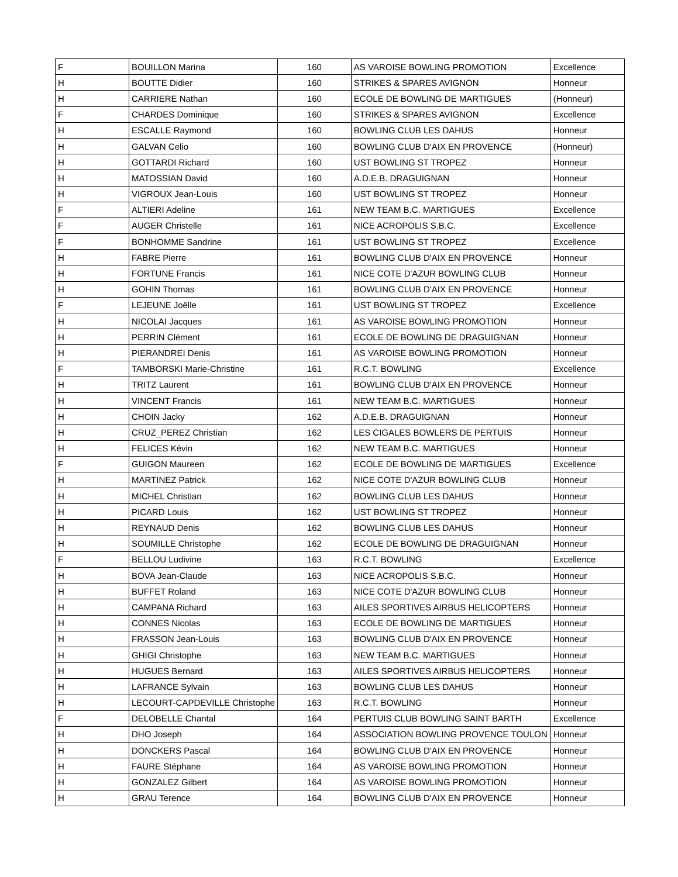| F | BOUILLON Marina | 160 | AS VAROISE BOWLING PROMOTION | Excellence |
| H | BOUTTE Didier | 160 | STRIKES & SPARES AVIGNON | Honneur |
| H | CARRIERE Nathan | 160 | ECOLE DE BOWLING DE MARTIGUES | (Honneur) |
| F | CHARDES Dominique | 160 | STRIKES & SPARES AVIGNON | Excellence |
| H | ESCALLE Raymond | 160 | BOWLING CLUB LES DAHUS | Honneur |
| H | GALVAN Celio | 160 | BOWLING CLUB D'AIX EN PROVENCE | (Honneur) |
| H | GOTTARDI Richard | 160 | UST BOWLING ST TROPEZ | Honneur |
| H | MATOSSIAN David | 160 | A.D.E.B. DRAGUIGNAN | Honneur |
| H | VIGROUX Jean-Louis | 160 | UST BOWLING ST TROPEZ | Honneur |
| F | ALTIERI Adeline | 161 | NEW TEAM B.C. MARTIGUES | Excellence |
| F | AUGER Christelle | 161 | NICE ACROPOLIS S.B.C. | Excellence |
| F | BONHOMME Sandrine | 161 | UST BOWLING ST TROPEZ | Excellence |
| H | FABRE Pierre | 161 | BOWLING CLUB D'AIX EN PROVENCE | Honneur |
| H | FORTUNE Francis | 161 | NICE COTE D'AZUR BOWLING CLUB | Honneur |
| H | GOHIN Thomas | 161 | BOWLING CLUB D'AIX EN PROVENCE | Honneur |
| F | LEJEUNE Joëlle | 161 | UST BOWLING ST TROPEZ | Excellence |
| H | NICOLAI Jacques | 161 | AS VAROISE BOWLING PROMOTION | Honneur |
| H | PERRIN Clément | 161 | ECOLE DE BOWLING DE DRAGUIGNAN | Honneur |
| H | PIERANDREI Denis | 161 | AS VAROISE BOWLING PROMOTION | Honneur |
| F | TAMBORSKI Marie-Christine | 161 | R.C.T. BOWLING | Excellence |
| H | TRITZ Laurent | 161 | BOWLING CLUB D'AIX EN PROVENCE | Honneur |
| H | VINCENT Francis | 161 | NEW TEAM B.C. MARTIGUES | Honneur |
| H | CHOIN Jacky | 162 | A.D.E.B. DRAGUIGNAN | Honneur |
| H | CRUZ_PEREZ Christian | 162 | LES CIGALES BOWLERS DE PERTUIS | Honneur |
| H | FELICES Kévin | 162 | NEW TEAM B.C. MARTIGUES | Honneur |
| F | GUIGON Maureen | 162 | ECOLE DE BOWLING DE MARTIGUES | Excellence |
| H | MARTINEZ Patrick | 162 | NICE COTE D'AZUR BOWLING CLUB | Honneur |
| H | MICHEL Christian | 162 | BOWLING CLUB LES DAHUS | Honneur |
| H | PICARD Louis | 162 | UST BOWLING ST TROPEZ | Honneur |
| H | REYNAUD Denis | 162 | BOWLING CLUB LES DAHUS | Honneur |
| H | SOUMILLE Christophe | 162 | ECOLE DE BOWLING DE DRAGUIGNAN | Honneur |
| F | BELLOU Ludivine | 163 | R.C.T. BOWLING | Excellence |
| H | BOVA Jean-Claude | 163 | NICE ACROPOLIS S.B.C. | Honneur |
| H | BUFFET Roland | 163 | NICE COTE D'AZUR BOWLING CLUB | Honneur |
| H | CAMPANA Richard | 163 | AILES SPORTIVES AIRBUS HELICOPTERS | Honneur |
| H | CONNES Nicolas | 163 | ECOLE DE BOWLING DE MARTIGUES | Honneur |
| H | FRASSON Jean-Louis | 163 | BOWLING CLUB D'AIX EN PROVENCE | Honneur |
| H | GHIGI Christophe | 163 | NEW TEAM B.C. MARTIGUES | Honneur |
| H | HUGUES Bernard | 163 | AILES SPORTIVES AIRBUS HELICOPTERS | Honneur |
| H | LAFRANCE Sylvain | 163 | BOWLING CLUB LES DAHUS | Honneur |
| H | LECOURT-CAPDEVILLE Christophe | 163 | R.C.T. BOWLING | Honneur |
| F | DELOBELLE Chantal | 164 | PERTUIS CLUB BOWLING SAINT BARTH | Excellence |
| H | DHO Joseph | 164 | ASSOCIATION BOWLING PROVENCE TOULON | Honneur |
| H | DONCKERS Pascal | 164 | BOWLING CLUB D'AIX EN PROVENCE | Honneur |
| H | FAURE Stéphane | 164 | AS VAROISE BOWLING PROMOTION | Honneur |
| H | GONZALEZ Gilbert | 164 | AS VAROISE BOWLING PROMOTION | Honneur |
| H | GRAU Terence | 164 | BOWLING CLUB D'AIX EN PROVENCE | Honneur |